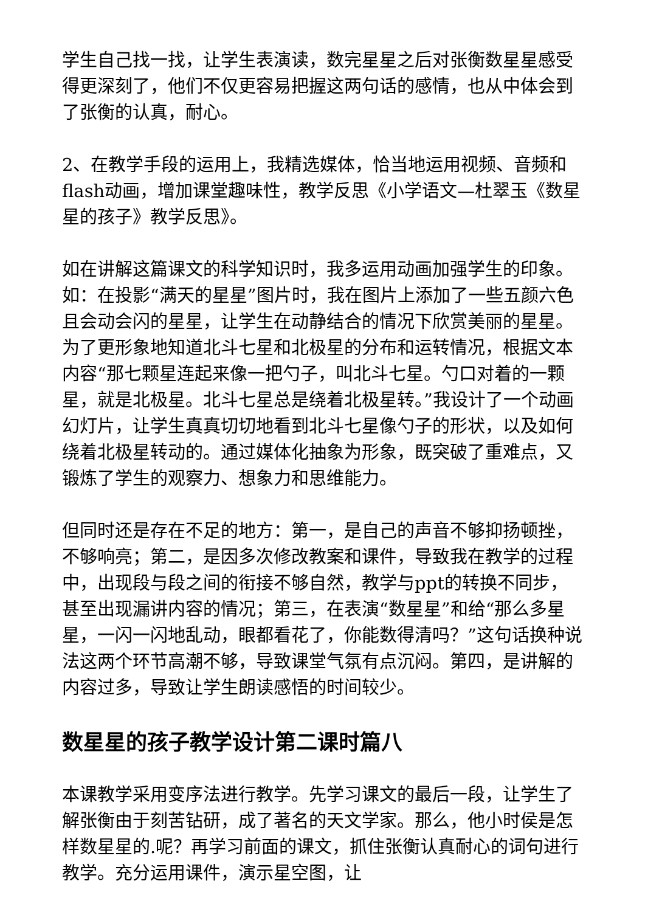学生自己找一找，让学生表演读，数完星星之后对张衡数星星感受得更深刻了，他们不仅更容易把握这两句话的感情，也从中体会到了张衡的认真，耐心。
2、在教学手段的运用上，我精选媒体，恰当地运用视频、音频和flash动画，增加课堂趣味性，教学反思《小学语文—杜翠玉《数星星的孩子》教学反思》。
如在讲解这篇课文的科学知识时，我多运用动画加强学生的印象。如：在投影“满天的星星”图片时，我在图片上添加了一些五颜六色且会动会闪的星星，让学生在动静结合的情况下欣赏美丽的星星。为了更形象地知道北斗七星和北极星的分布和运转情况，根据文本内容“那七颗星连起来像一把勺子，叫北斗七星。勺口对着的一颗星，就是北极星。北斗七星总是绕着北极星转。”我设计了一个动画幻灯片，让学生真真切切地看到北斗七星像勺子的形状，以及如何绕着北极星转动的。通过媒体化抽象为形象，既突破了重难点，又锻炼了学生的观察力、想象力和思维能力。
但同时还是存在不足的地方：第一，是自己的声音不够抑扬顿挫，不够响亮；第二，是因多次修改教案和课件，导致我在教学的过程中，出现段与段之间的衔接不够自然，教学与ppt的转换不同步，甚至出现漏讲内容的情况；第三，在表演“数星星”和给“那么多星星，一闪一闪地乱动，眼都看花了，你能数得清吗？”这句话换种说法这两个环节高潮不够，导致课堂气氛有点沉闷。第四，是讲解的内容过多，导致让学生朗读感悟的时间较少。
数星星的孩子教学设计第二课时篇八
本课教学采用变序法进行教学。先学习课文的最后一段，让学生了解张衡由于刻苦钻研，成了著名的天文学家。那么，他小时侯是怎样数星星的.呢？再学习前面的课文，抓住张衡认真耐心的词句进行教学。充分运用课件，演示星空图，让